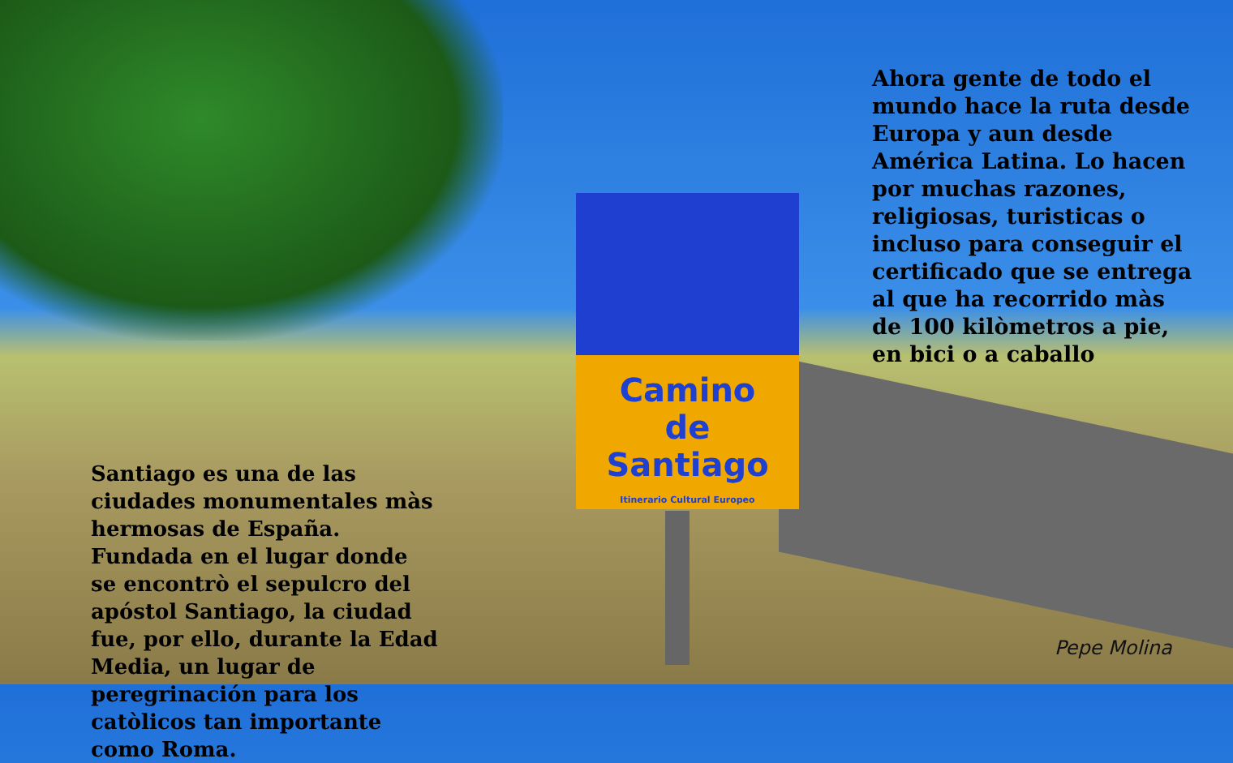Camino
de
Santiago
Itinerario Cultural Europeo
Ahora gente de todo el mundo hace la ruta desde Europa y aun desde América Latina. Lo hacen por muchas razones, religiosas, turisticas o incluso para conseguir el certificado que se entrega al que ha recorrido màs de 100 kilòmetros a pie, en bici o a caballo
Santiago es una de las ciudades monumentales màs hermosas de España. Fundada en el lugar donde se encontrò el sepulcro del apóstol Santiago, la ciudad fue, por ello, durante la Edad Media, un lugar de peregrinación para los catòlicos tan importante como Roma.
Pepe Molina